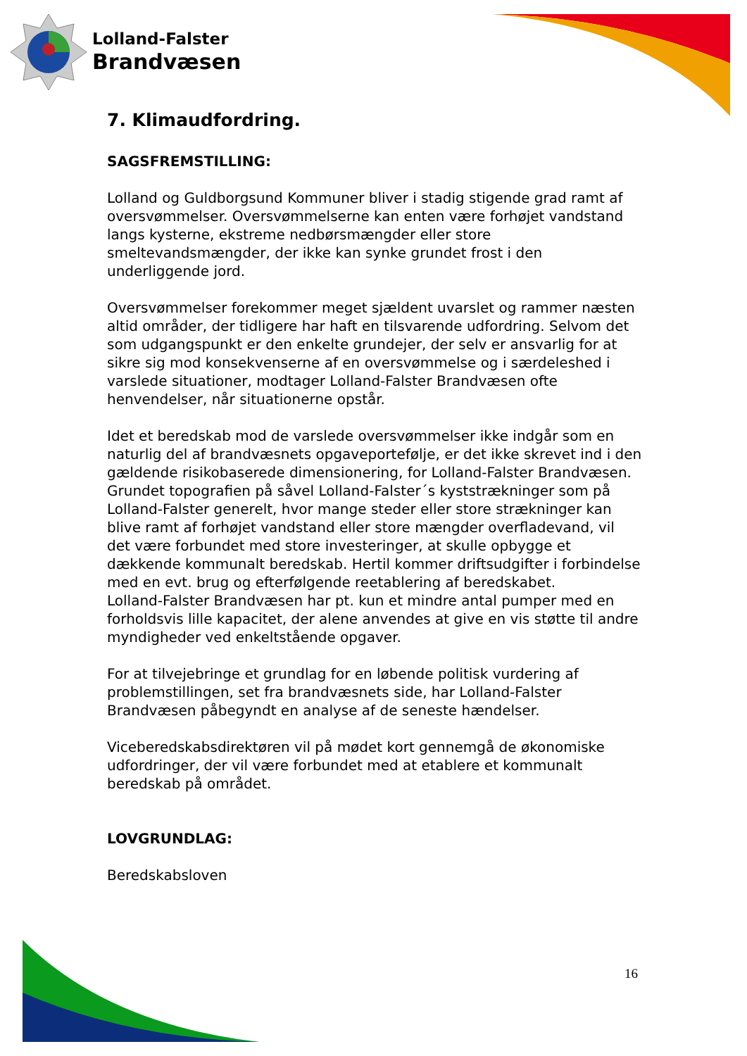Lolland-Falster
Brandvæsen
7. Klimaudfordring.
SAGSFREMSTILLING:
Lolland og Guldborgsund Kommuner bliver i stadig stigende grad ramt af oversvømmelser. Oversvømmelserne kan enten være forhøjet vandstand langs kysterne, ekstreme nedbørsmængder eller store smeltevandsmængder, der ikke kan synke grundet frost i den underliggende jord.
Oversvømmelser forekommer meget sjældent uvarslet og rammer næsten altid områder, der tidligere har haft en tilsvarende udfordring. Selvom det som udgangspunkt er den enkelte grundejer, der selv er ansvarlig for at sikre sig mod konsekvenserne af en oversvømmelse og i særdeleshed i varslede situationer, modtager Lolland-Falster Brandvæsen ofte henvendelser, når situationerne opstår.
Idet et beredskab mod de varslede oversvømmelser ikke indgår som en naturlig del af brandvæsnets opgaveportefølje, er det ikke skrevet ind i den gældende risikobaserede dimensionering, for Lolland-Falster Brandvæsen.
Grundet topografien på såvel Lolland-Falster´s kyststrækninger som på Lolland-Falster generelt, hvor mange steder eller store strækninger kan blive ramt af forhøjet vandstand eller store mængder overfladevand, vil det være forbundet med store investeringer, at skulle opbygge et dækkende kommunalt beredskab. Hertil kommer driftsudgifter i forbindelse med en evt. brug og efterfølgende reetablering af beredskabet.
Lolland-Falster Brandvæsen har pt. kun et mindre antal pumper med en forholdsvis lille kapacitet, der alene anvendes at give en vis støtte til andre myndigheder ved enkeltstående opgaver.
For at tilvejebringe et grundlag for en løbende politisk vurdering af problemstillingen, set fra brandvæsnets side, har Lolland-Falster Brandvæsen påbegyndt en analyse af de seneste hændelser.
Viceberedskabsdirektøren vil på mødet kort gennemgå de økonomiske udfordringer, der vil være forbundet med at etablere et kommunalt beredskab på området.
LOVGRUNDLAG:
Beredskabsloven
16